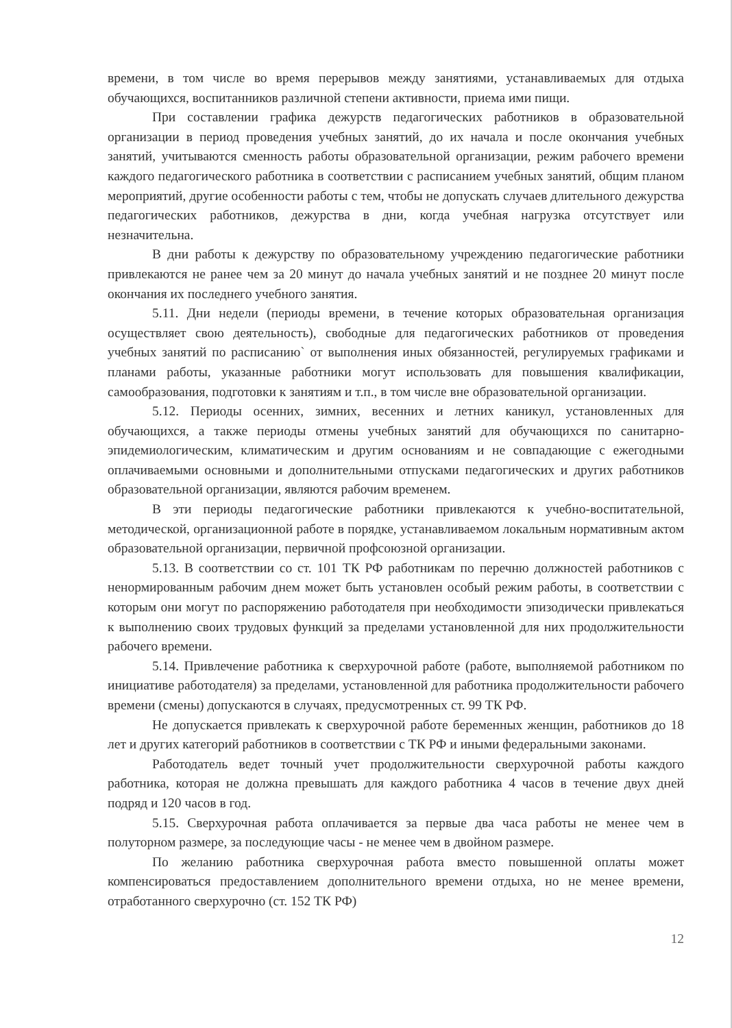времени, в том числе во время перерывов между занятиями, устанавливаемых для отдыха обучающихся, воспитанников различной степени активности, приема ими пищи.
При составлении графика дежурств педагогических работников в образовательной организации в период проведения учебных занятий, до их начала и после окончания учебных занятий, учитываются сменность работы образовательной организации, режим рабочего времени каждого педагогического работника в соответствии с расписанием учебных занятий, общим планом мероприятий, другие особенности работы с тем, чтобы не допускать случаев длительного дежурства педагогических работников, дежурства в дни, когда учебная нагрузка отсутствует или незначительна.
В дни работы к дежурству по образовательному учреждению педагогические работники привлекаются не ранее чем за 20 минут до начала учебных занятий и не позднее 20 минут после окончания их последнего учебного занятия.
5.11. Дни недели (периоды времени, в течение которых образовательная организация осуществляет свою деятельность), свободные для педагогических работников от проведения учебных занятий по расписанию` от выполнения иных обязанностей, регулируемых графиками и планами работы, указанные работники могут использовать для повышения квалификации, самообразования, подготовки к занятиям и т.п., в том числе вне образовательной организации.
5.12. Периоды осенних, зимних, весенних и летних каникул, установленных для обучающихся, а также периоды отмены учебных занятий для обучающихся по санитарно-эпидемиологическим, климатическим и другим основаниям и не совпадающие с ежегодными оплачиваемыми основными и дополнительными отпусками педагогических и других работников образовательной организации, являются рабочим временем.
В эти периоды педагогические работники привлекаются к учебно-воспитательной, методической, организационной работе в порядке, устанавливаемом локальным нормативным актом образовательной организации, первичной профсоюзной организации.
5.13. В соответствии со ст. 101 ТК РФ работникам по перечню должностей работников с ненормированным рабочим днем может быть установлен особый режим работы, в соответствии с которым они могут по распоряжению работодателя при необходимости эпизодически привлекаться к выполнению своих трудовых функций за пределами установленной для них продолжительности рабочего времени.
5.14. Привлечение работника к сверхурочной работе (работе, выполняемой работником по инициативе работодателя) за пределами, установленной для работника продолжительности рабочего времени (смены) допускаются в случаях, предусмотренных ст. 99 ТК РФ.
Не допускается привлекать к сверхурочной работе беременных женщин, работников до 18 лет и других категорий работников в соответствии с ТК РФ и иными федеральными законами.
Работодатель ведет точный учет продолжительности сверхурочной работы каждого работника, которая не должна превышать для каждого работника 4 часов в течение двух дней подряд и 120 часов в год.
5.15. Сверхурочная работа оплачивается за первые два часа работы не менее чем в полуторном размере, за последующие часы - не менее чем в двойном размере.
По желанию работника сверхурочная работа вместо повышенной оплаты может компенсироваться предоставлением дополнительного времени отдыха, но не менее времени, отработанного сверхурочно (ст. 152 ТК РФ)
12